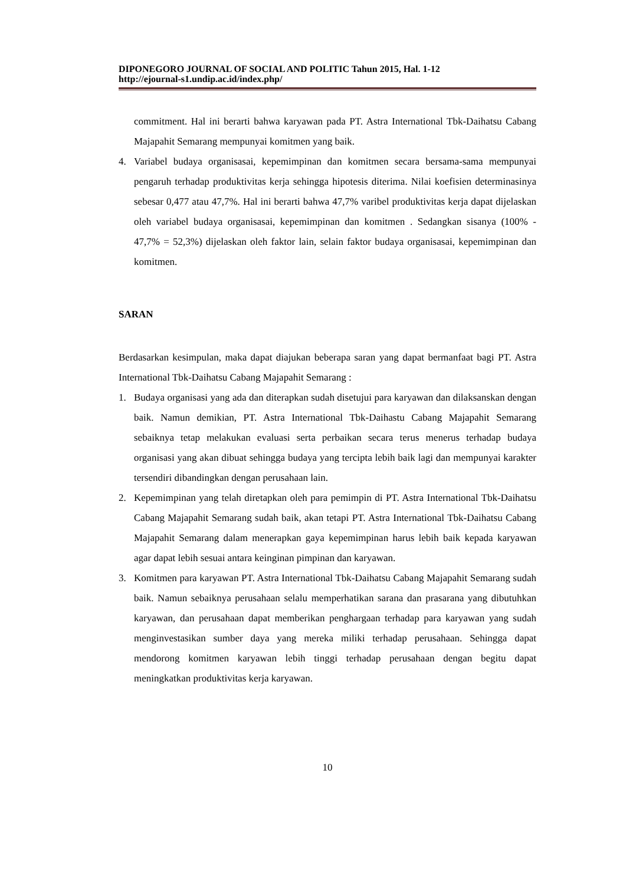DIPONEGORO JOURNAL OF SOCIAL AND POLITIC Tahun 2015, Hal. 1-12
http://ejournal-s1.undip.ac.id/index.php/
commitment. Hal ini berarti bahwa karyawan pada PT. Astra International Tbk-Daihatsu Cabang Majapahit Semarang mempunyai komitmen yang baik.
4. Variabel budaya organisasai, kepemimpinan dan komitmen secara bersama-sama mempunyai pengaruh terhadap produktivitas kerja sehingga hipotesis diterima. Nilai koefisien determinasinya sebesar 0,477 atau 47,7%. Hal ini berarti bahwa 47,7% varibel produktivitas kerja dapat dijelaskan oleh variabel budaya organisasai, kepemimpinan dan komitmen . Sedangkan sisanya (100% - 47,7% = 52,3%) dijelaskan oleh faktor lain, selain faktor budaya organisasai, kepemimpinan dan komitmen.
SARAN
Berdasarkan kesimpulan, maka dapat diajukan beberapa saran yang dapat bermanfaat bagi PT. Astra International Tbk-Daihatsu Cabang Majapahit Semarang :
1. Budaya organisasi yang ada dan diterapkan sudah disetujui para karyawan dan dilaksanskan dengan baik. Namun demikian, PT. Astra International Tbk-Daihastu Cabang Majapahit Semarang sebaiknya tetap melakukan evaluasi serta perbaikan secara terus menerus terhadap budaya organisasi yang akan dibuat sehingga budaya yang tercipta lebih baik lagi dan mempunyai karakter tersendiri dibandingkan dengan perusahaan lain.
2. Kepemimpinan yang telah diretapkan oleh para pemimpin di PT. Astra International Tbk-Daihatsu Cabang Majapahit Semarang sudah baik, akan tetapi PT. Astra International Tbk-Daihatsu Cabang Majapahit Semarang dalam menerapkan gaya kepemimpinan harus lebih baik kepada karyawan agar dapat lebih sesuai antara keinginan pimpinan dan karyawan.
3. Komitmen para karyawan PT. Astra International Tbk-Daihatsu Cabang Majapahit Semarang sudah baik. Namun sebaiknya perusahaan selalu memperhatikan sarana dan prasarana yang dibutuhkan karyawan, dan perusahaan dapat memberikan penghargaan terhadap para karyawan yang sudah menginvestasikan sumber daya yang mereka miliki terhadap perusahaan. Sehingga dapat mendorong komitmen karyawan lebih tinggi terhadap perusahaan dengan begitu dapat meningkatkan produktivitas kerja karyawan.
10